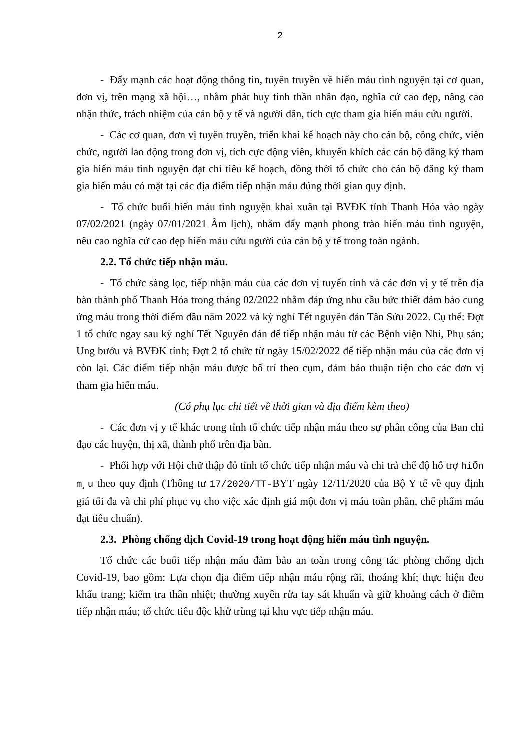2
- Đẩy mạnh các hoạt động thông tin, tuyên truyền về hiến máu tình nguyện tại cơ quan, đơn vị, trên mạng xã hội…, nhằm phát huy tinh thần nhân đạo, nghĩa cử cao đẹp, nâng cao nhận thức, trách nhiệm của cán bộ y tế và người dân, tích cực tham gia hiến máu cứu người.
- Các cơ quan, đơn vị tuyên truyền, triển khai kế hoạch này cho cán bộ, công chức, viên chức, người lao động trong đơn vị, tích cực động viên, khuyến khích các cán bộ đăng ký tham gia hiến máu tình nguyện đạt chỉ tiêu kế hoạch, đồng thời tổ chức cho cán bộ đăng ký tham gia hiến máu có mặt tại các địa điểm tiếp nhận máu đúng thời gian quy định.
- Tổ chức buổi hiến máu tình nguyện khai xuân tại BVĐK tỉnh Thanh Hóa vào ngày 07/02/2021 (ngày 07/01/2021 Âm lịch), nhằm đẩy mạnh phong trào hiến máu tình nguyện, nêu cao nghĩa cử cao đẹp hiến máu cứu người của cán bộ y tế trong toàn ngành.
2.2. Tổ chức tiếp nhận máu.
- Tổ chức sàng lọc, tiếp nhận máu của các đơn vị tuyến tỉnh và các đơn vị y tế trên địa bàn thành phố Thanh Hóa trong tháng 02/2022 nhằm đáp ứng nhu cầu bức thiết đảm bảo cung ứng máu trong thời điểm đầu năm 2022 và kỳ nghỉ Tết nguyên đán Tân Sửu 2022. Cụ thể: Đợt 1 tổ chức ngay sau kỳ nghỉ Tết Nguyên đán để tiếp nhận máu từ các Bệnh viện Nhi, Phụ sản; Ung bướu và BVĐK tỉnh; Đợt 2 tổ chức từ ngày 15/02/2022 để tiếp nhận máu của các đơn vị còn lại. Các điểm tiếp nhận máu được bố trí theo cụm, đảm bảo thuận tiện cho các đơn vị tham gia hiến máu.
(Có phụ lục chi tiết về thời gian và địa điểm kèm theo)
- Các đơn vị y tế khác trong tỉnh tổ chức tiếp nhận máu theo sự phân công của Ban chỉ đạo các huyện, thị xã, thành phố trên địa bàn.
- Phối hợp với Hội chữ thập đỏ tỉnh tổ chức tiếp nhận máu và chi trả chế độ hỗ trợ hiÕn m¸u theo quy định (Thông tư 17/2020/TT-BYT ngày 12/11/2020 của Bộ Y tế về quy định giá tối đa và chi phí phục vụ cho việc xác định giá một đơn vị máu toàn phần, chế phẩm máu đạt tiêu chuẩn).
2.3. Phòng chống dịch Covid-19 trong hoạt động hiến máu tình nguyện.
Tổ chức các buổi tiếp nhận máu đảm bảo an toàn trong công tác phòng chống dịch Covid-19, bao gồm: Lựa chọn địa điểm tiếp nhận máu rộng rãi, thoáng khí; thực hiện đeo khẩu trang; kiểm tra thân nhiệt; thường xuyên rửa tay sát khuẩn và giữ khoảng cách ở điểm tiếp nhận máu; tổ chức tiêu độc khử trùng tại khu vực tiếp nhận máu.